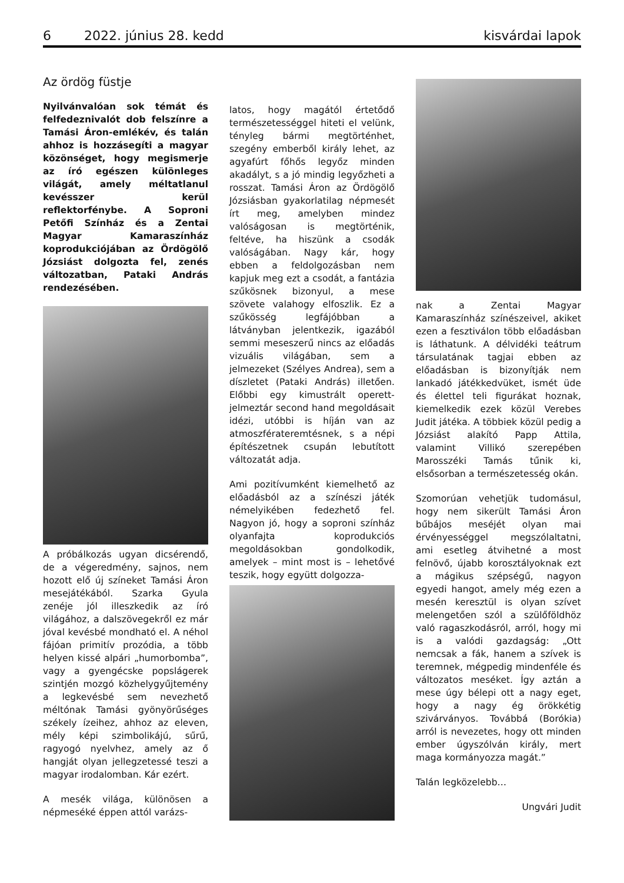6 2022. június 28. kedd kisvárdai lapok
Az ördög füstje
Nyilvánvalóan sok témát és felfedeznivalót dob felszínre a Tamási Áron-emlékév, és talán ahhoz is hozzásegíti a magyar közönséget, hogy megismerje az író egészen különleges világát, amely méltatlanul kevésszer kerül reflektorfénybe. A Soproni Petőfi Színház és a Zentai Magyar Kamaraszínház koprodukciójában az Ördögölő Józsiást dolgozta fel, zenés változatban, Pataki András rendezésében.
A próbálkozás ugyan dicsérendő, de a végeredmény, sajnos, nem hozott elő új színeket Tamási Áron mesejátékából. Szarka Gyula zenéje jól illeszkedik az író világához, a dalszövegekről ez már jóval kevésbé mondható el. A néhol fájóan primitív prozódia, a több helyen kissé alpári „humorbomba”, vagy a gyengécske popslágerek szintjén mozgó közhelygyűjtemény a legkevésbé sem nevezhető méltónak Tamási gyönyörűséges székely ízeihez, ahhoz az eleven, mély képi szimbolikájú, sűrű, ragyogó nyelvhez, amely az ő hangját olyan jellegzetessé teszi a magyar irodalomban. Kár ezért.
A mesék világa, különösen a népmeséké éppen attól varázs-
latos, hogy magától értetődő természetességgel hiteti el velünk, tényleg bármi megtörténhet, szegény emberből király lehet, az agyafúrt főhős legyőz minden akadályt, s a jó mindig legyőzheti a rosszat. Tamási Áron az Ördögölő Józsiásban gyakorlatilag népmesét írt meg, amelyben mindez valóságosan is megtörténik, feltéve, ha hiszünk a csodák valóságában. Nagy kár, hogy ebben a feldolgozásban nem kapjuk meg ezt a csodát, a fantázia szűkösnek bizonyul, a mese szövete valahogy elfoszlik. Ez a szűkösség legfájóbban a látványban jelentkezik, igazából semmi meseszerű nincs az előadás vizuális világában, sem a jelmezeket (Szélyes Andrea), sem a díszletet (Pataki András) illetően. Előbbi egy kimustrált operett-jelmeztár second hand megoldásait idézi, utóbbi is híján van az atmoszférateremtésnek, s a népi építészetnek csupán lebutított változatát adja.
Ami pozitívumként kiemelhető az előadásból az a színészi játék némelyikében fedezhető fel. Nagyon jó, hogy a soproni színház olyanfajta koprodukciós megoldásokban gondolkodik, amelyek – mint most is – lehetővé teszik, hogy együtt dolgozza-
nak a Zentai Magyar Kamaraszínház színészeivel, akiket ezen a fesztiválon több előadásban is láthatunk. A délvidéki teátrum társulatának tagjai ebben az előadásban is bizonyítják nem lankadó játékkedvüket, ismét üde és élettel teli figurákat hoznak, kiemelkedik ezek közül Verebes Judit játéka. A többiek közül pedig a Józsiást alakító Papp Attila, valamint Villikó szerepében Marosszéki Tamás tűnik ki, elsősorban a természetesség okán.
Szomorúan vehetjük tudomásul, hogy nem sikerült Tamási Áron bűbájos meséjét olyan mai érvényességgel megszólaltatni, ami esetleg átvihetné a most felnövő, újabb korosztályoknak ezt a mágikus szépségű, nagyon egyedi hangot, amely még ezen a mesén keresztül is olyan szívet melengetően szól a szülőföldhöz való ragaszkodásról, arról, hogy mi is a valódi gazdagság: „Ott nemcsak a fák, hanem a szívek is teremnek, mégpedig mindenféle és változatos meséket. Így aztán a mese úgy bélepi ott a nagy eget, hogy a nagy ég örökkétig szivárványos. Továbbá (Borókia) arról is nevezetes, hogy ott minden ember úgyszólván király, mert maga kormányozza magát.”
Talán legközelebb…
Ungvári Judit